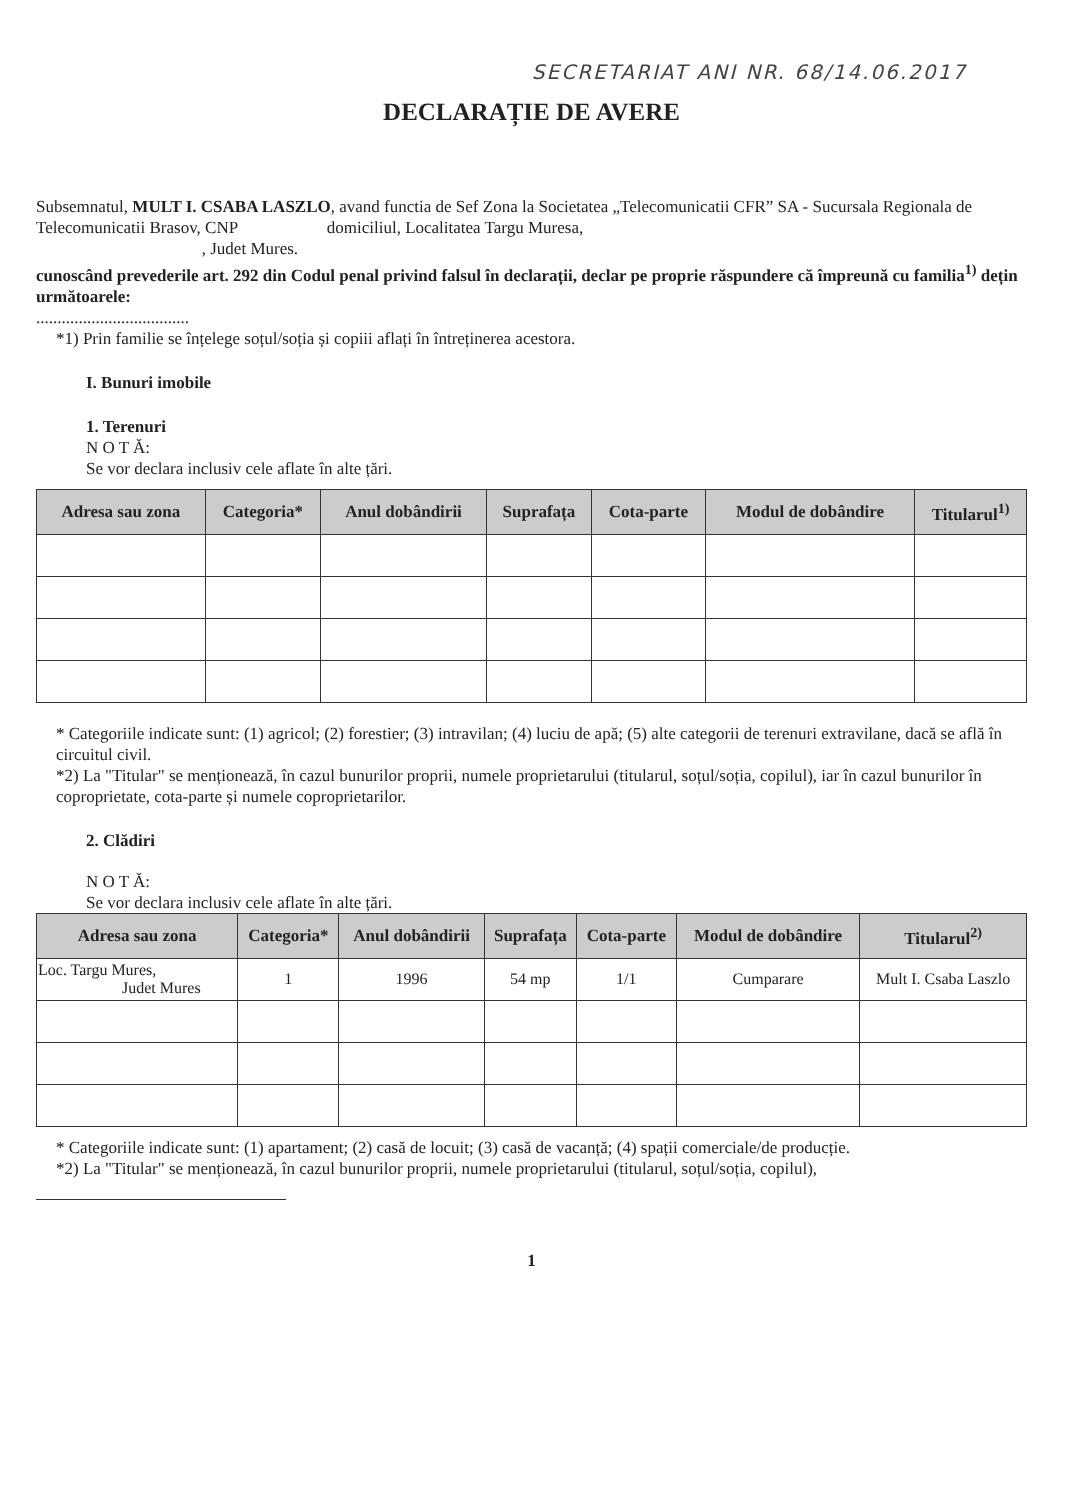SECRETARIAT ANI NR. 68/14.06.2017
DECLARAȚIE DE AVERE
Subsemnatul, MULT I. CSABA LASZLO, avand functia de Sef Zona la Societatea „Telecomunicatii CFR” SA - Sucursala Regionala de Telecomunicatii Brasov, CNP domiciliul, Localitatea Targu Muresa,
, Judet Mures.
cunoscând prevederile art. 292 din Codul penal privind falsul în declarații, declar pe proprie răspundere că împreună cu familia<sup>1)</sup> dețin următoarele:
....................................
*1) Prin familie se înțelege soțul/soția și copiii aflați în întreținerea acestora.
I. Bunuri imobile
1. Terenuri
N O T Ă:
Se vor declara inclusiv cele aflate în alte țări.
| Adresa sau zona | Categoria* | Anul dobândirii | Suprafața | Cota-parte | Modul de dobândire | Titularul<sup>1)</sup> |
| --- | --- | --- | --- | --- | --- | --- |
* Categoriile indicate sunt: (1) agricol; (2) forestier; (3) intravilan; (4) luciu de apă; (5) alte categorii de terenuri extravilane, dacă se află în circuitul civil.
*2) La "Titular" se menționează, în cazul bunurilor proprii, numele proprietarului (titularul, soțul/soția, copilul), iar în cazul bunurilor în coproprietate, cota-parte și numele coproprietarilor.
2. Clădiri
N O T Ă:
Se vor declara inclusiv cele aflate în alte țări.
| Adresa sau zona | Categoria* | Anul dobândirii | Suprafața | Cota-parte | Modul de dobândire | Titularul<sup>2)</sup> |
| --- | --- | --- | --- | --- | --- | --- |
| Loc. Targu Mures, Judet Mures | 1 | 1996 | 54 mp | 1/1 | Cumparare | Mult I. Csaba Laszlo |
* Categoriile indicate sunt: (1) apartament; (2) casă de locuit; (3) casă de vacanță; (4) spații comerciale/de producție.
*2) La "Titular" se menționează, în cazul bunurilor proprii, numele proprietarului (titularul, soțul/soția, copilul),
1